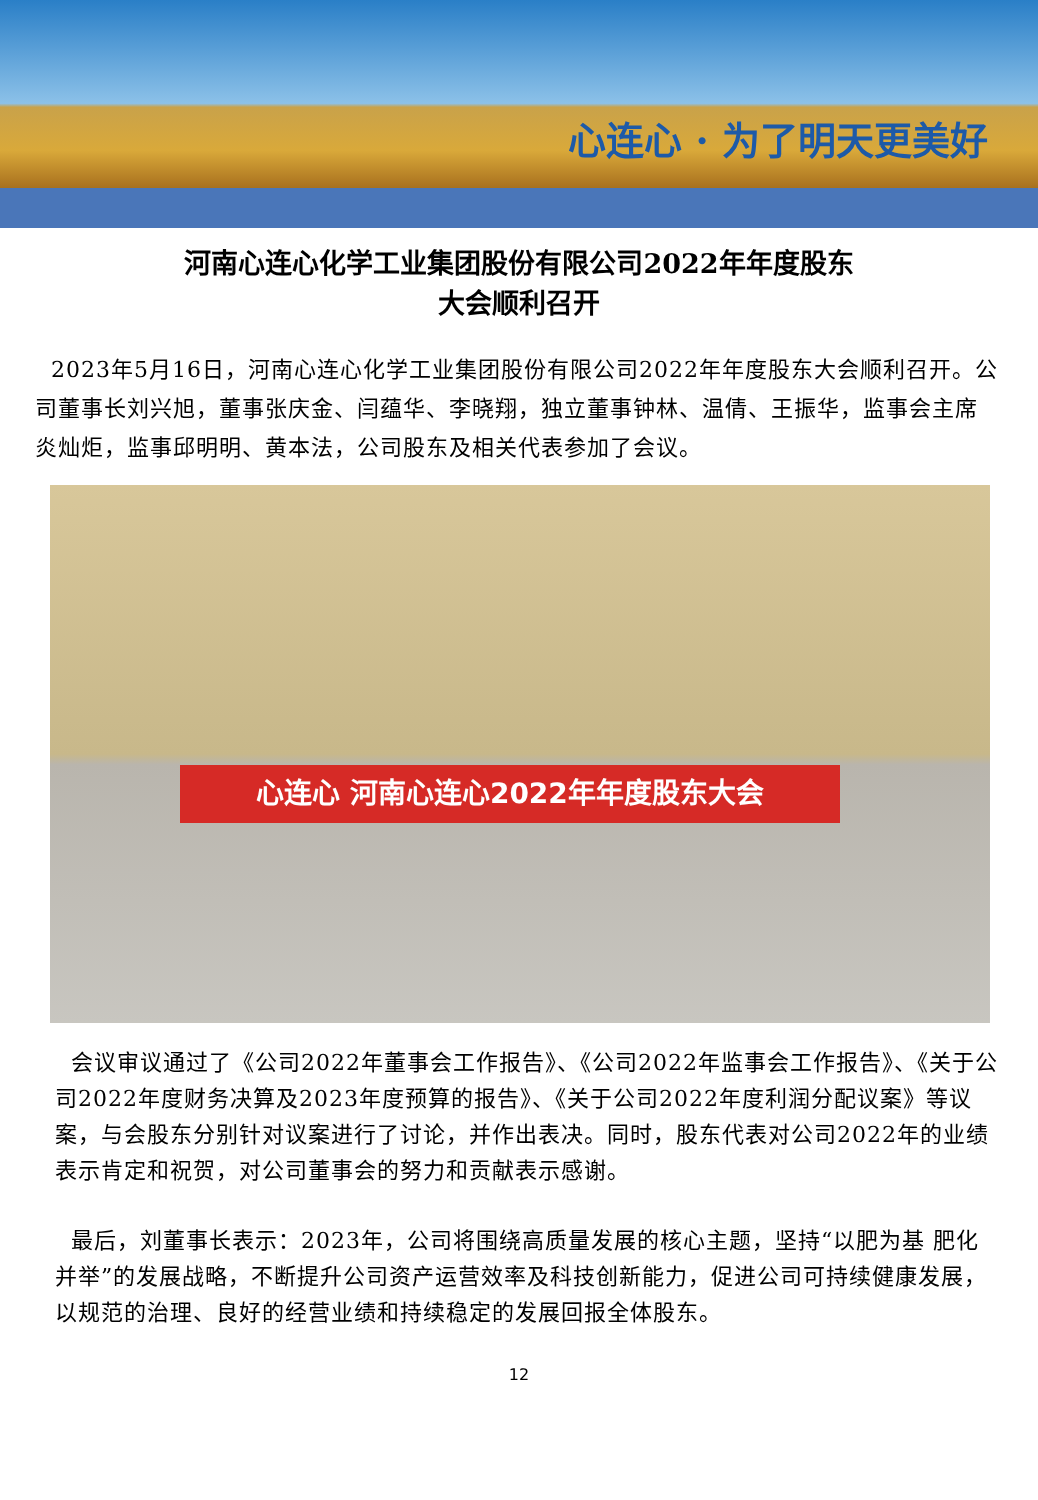心连心 · 为了明天更美好
河南心连心化学工业集团股份有限公司2022年年度股东
大会顺利召开
2023年5月16日，河南心连心化学工业集团股份有限公司2022年年度股东大会顺利召开。公司董事长刘兴旭，董事张庆金、闫蕴华、李晓翔，独立董事钟林、温倩、王振华，监事会主席炎灿炬，监事邱明明、黄本法，公司股东及相关代表参加了会议。
心连心 河南心连心2022年年度股东大会
会议审议通过了《公司2022年董事会工作报告》、《公司2022年监事会工作报告》、《关于公司2022年度财务决算及2023年度预算的报告》、《关于公司2022年度利润分配议案》等议案，与会股东分别针对议案进行了讨论，并作出表决。同时，股东代表对公司2022年的业绩表示肯定和祝贺，对公司董事会的努力和贡献表示感谢。
最后，刘董事长表示：2023年，公司将围绕高质量发展的核心主题，坚持“以肥为基 肥化并举”的发展战略，不断提升公司资产运营效率及科技创新能力，促进公司可持续健康发展，以规范的治理、良好的经营业绩和持续稳定的发展回报全体股东。
12